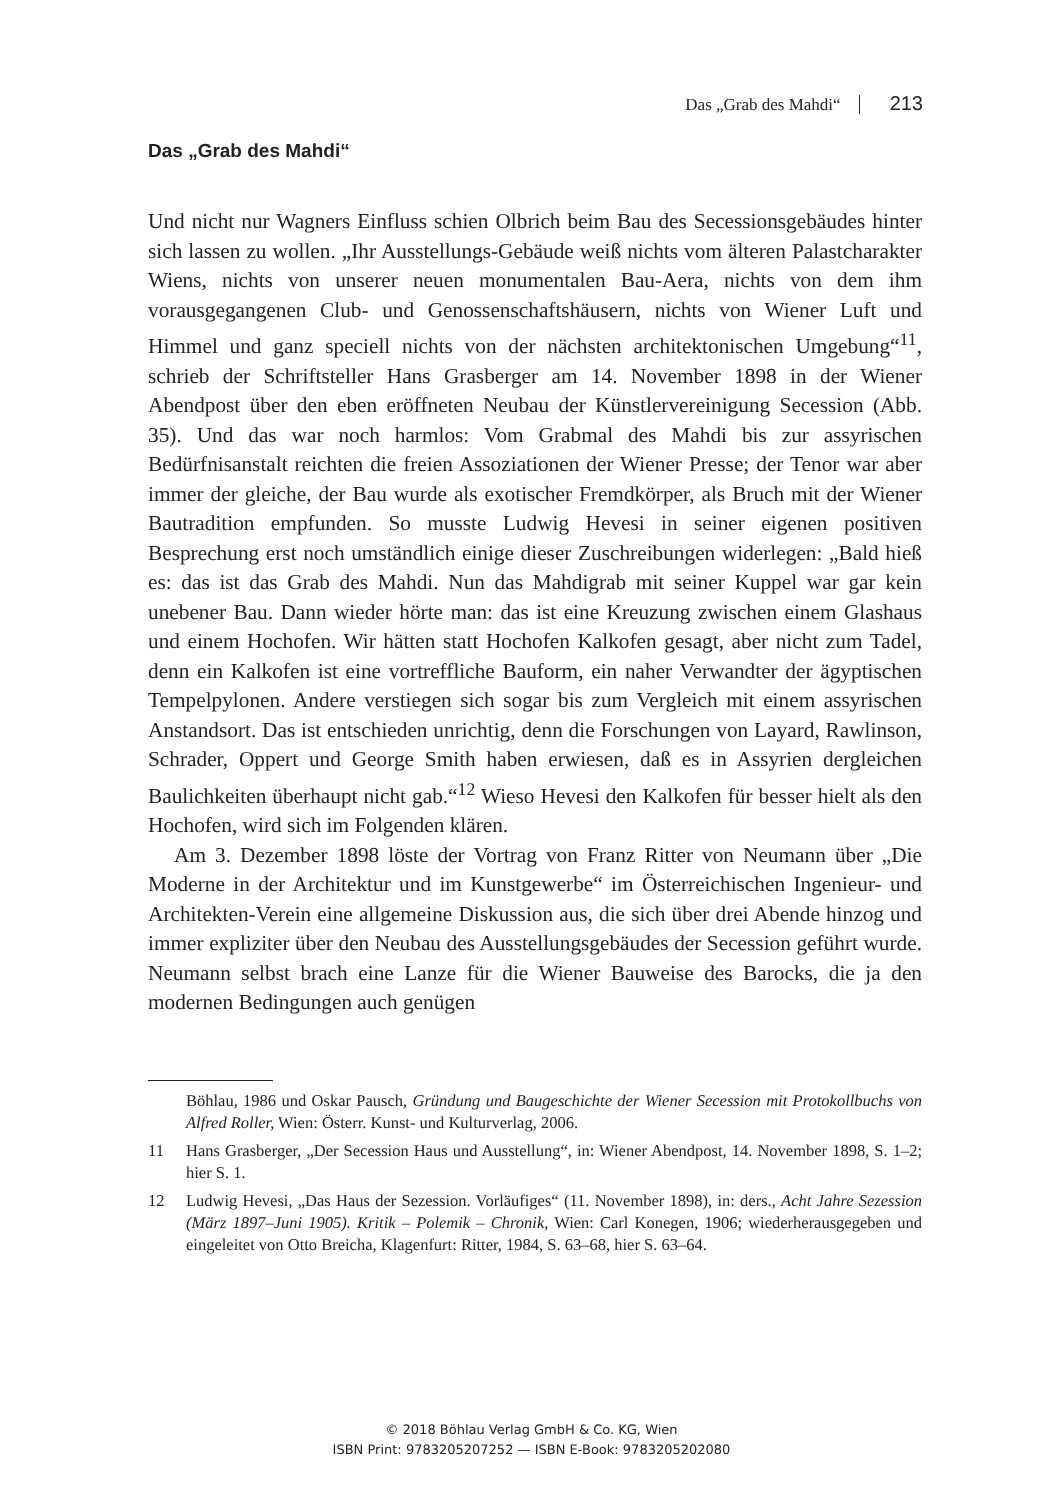Das „Grab des Mahdi“ 213
Das „Grab des Mahdi“
Und nicht nur Wagners Einfluss schien Olbrich beim Bau des Secessionsgebäudes hinter sich lassen zu wollen. „Ihr Ausstellungs-Gebäude weiß nichts vom älteren Palastcharakter Wiens, nichts von unserer neuen monumentalen Bau-Aera, nichts von dem ihm vorausgegangenen Club- und Genossenschaftshäusern, nichts von Wiener Luft und Himmel und ganz speciell nichts von der nächsten architektonischen Umgebung“<sup>11</sup>, schrieb der Schriftsteller Hans Grasberger am 14. November 1898 in der Wiener Abendpost über den eben eröffneten Neubau der Künstlervereinigung Secession (Abb. 35). Und das war noch harmlos: Vom Grabmal des Mahdi bis zur assyrischen Bedürfnisanstalt reichten die freien Assoziationen der Wiener Presse; der Tenor war aber immer der gleiche, der Bau wurde als exotischer Fremdkörper, als Bruch mit der Wiener Bautradition empfunden. So musste Ludwig Hevesi in seiner eigenen positiven Besprechung erst noch umständlich einige dieser Zuschreibungen widerlegen: „Bald hieß es: das ist das Grab des Mahdi. Nun das Mahdigrab mit seiner Kuppel war gar kein unebener Bau. Dann wieder hörte man: das ist eine Kreuzung zwischen einem Glashaus und einem Hochofen. Wir hätten statt Hochofen Kalkofen gesagt, aber nicht zum Tadel, denn ein Kalkofen ist eine vortreffliche Bauform, ein naher Verwandter der ägyptischen Tempelpylonen. Andere verstiegen sich sogar bis zum Vergleich mit einem assyrischen Anstandsort. Das ist entschieden unrichtig, denn die Forschungen von Layard, Rawlinson, Schrader, Oppert und George Smith haben erwiesen, daß es in Assyrien dergleichen Baulichkeiten überhaupt nicht gab.“<sup>12</sup> Wieso Hevesi den Kalkofen für besser hielt als den Hochofen, wird sich im Folgenden klären.
Am 3. Dezember 1898 löste der Vortrag von Franz Ritter von Neumann über „Die Moderne in der Architektur und im Kunstgewerbe“ im Österreichischen Ingenieur- und Architekten-Verein eine allgemeine Diskussion aus, die sich über drei Abende hinzog und immer expliziter über den Neubau des Ausstellungsgebäudes der Secession geführt wurde. Neumann selbst brach eine Lanze für die Wiener Bauweise des Barocks, die ja den modernen Bedingungen auch genügen
Böhlau, 1986 und Oskar Pausch, Gründung und Baugeschichte der Wiener Secession mit Protokollbuchs von Alfred Roller, Wien: Österr. Kunst- und Kulturverlag, 2006.
11 Hans Grasberger, „Der Secession Haus und Ausstellung“, in: Wiener Abendpost, 14. November 1898, S. 1–2; hier S. 1.
12 Ludwig Hevesi, „Das Haus der Sezession. Vorläufiges“ (11. November 1898), in: ders., Acht Jahre Sezession (März 1897–Juni 1905). Kritik – Polemik – Chronik, Wien: Carl Konegen, 1906; wiederherausgegeben und eingeleitet von Otto Breicha, Klagenfurt: Ritter, 1984, S. 63–68, hier S. 63–64.
© 2018 Böhlau Verlag GmbH & Co. KG, Wien
ISBN Print: 9783205207252 — ISBN E-Book: 9783205202080